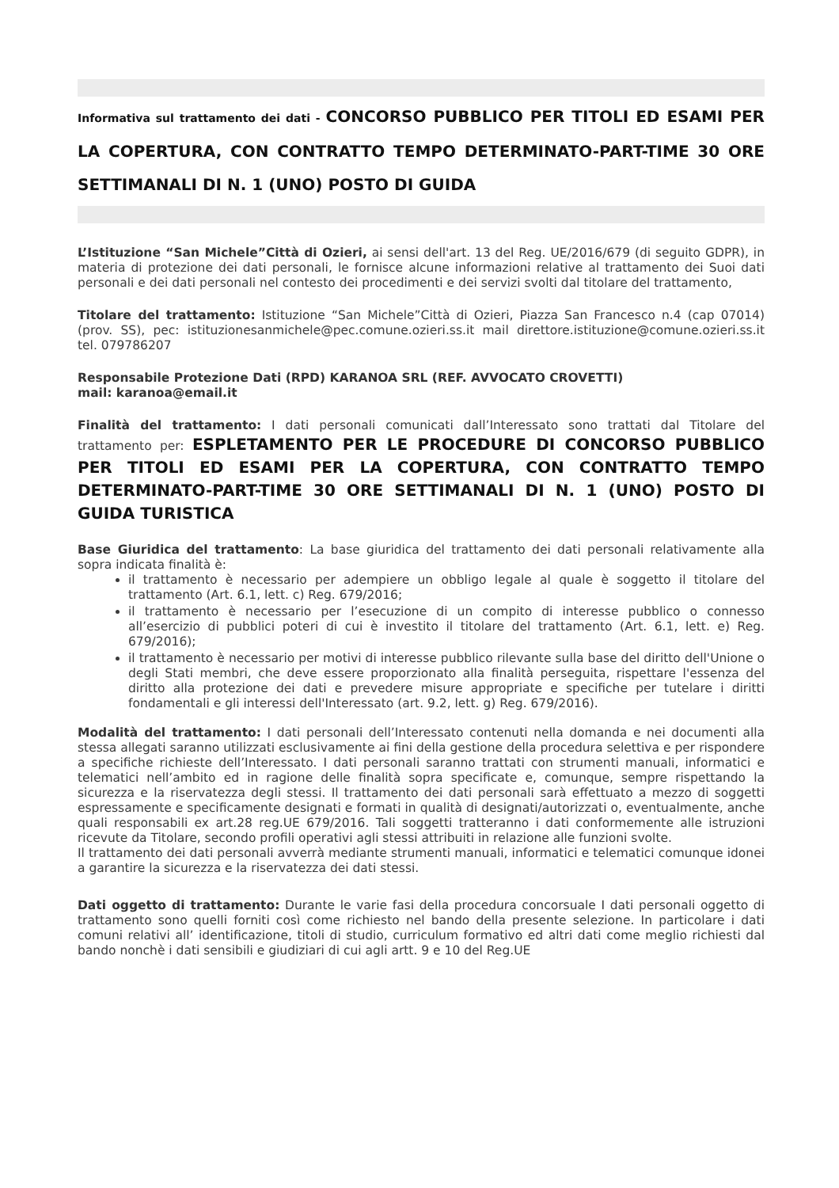Informativa sul trattamento dei dati - CONCORSO PUBBLICO PER TITOLI ED ESAMI PER LA COPERTURA, CON CONTRATTO TEMPO DETERMINATO-PART-TIME 30 ORE SETTIMANALI DI N. 1 (UNO) POSTO DI GUIDA
L’Istituzione “San Michele”Città di Ozieri, ai sensi dell'art. 13 del Reg. UE/2016/679 (di seguito GDPR), in materia di protezione dei dati personali, le fornisce alcune informazioni relative al trattamento dei Suoi dati personali e dei dati personali nel contesto dei procedimenti e dei servizi svolti dal titolare del trattamento,
Titolare del trattamento: Istituzione “San Michele”Città di Ozieri, Piazza San Francesco n.4 (cap 07014) (prov. SS), pec: istituzionesanmichele@pec.comune.ozieri.ss.it mail direttore.istituzione@comune.ozieri.ss.it tel. 079786207
Responsabile Protezione Dati (RPD) KARANOA SRL (REF. AVVOCATO CROVETTI)
mail: karanoa@email.it
Finalità del trattamento: I dati personali comunicati dall’Interessato sono trattati dal Titolare del trattamento per: ESPLETAMENTO PER LE PROCEDURE DI CONCORSO PUBBLICO PER TITOLI ED ESAMI PER LA COPERTURA, CON CONTRATTO TEMPO DETERMINATO-PART-TIME 30 ORE SETTIMANALI DI N. 1 (UNO) POSTO DI GUIDA TURISTICA
Base Giuridica del trattamento: La base giuridica del trattamento dei dati personali relativamente alla sopra indicata finalità è:
il trattamento è necessario per adempiere un obbligo legale al quale è soggetto il titolare del trattamento (Art. 6.1, lett. c) Reg. 679/2016;
il trattamento è necessario per l’esecuzione di un compito di interesse pubblico o connesso all’esercizio di pubblici poteri di cui è investito il titolare del trattamento (Art. 6.1, lett. e) Reg. 679/2016);
il trattamento è necessario per motivi di interesse pubblico rilevante sulla base del diritto dell'Unione o degli Stati membri, che deve essere proporzionato alla finalità perseguita, rispettare l'essenza del diritto alla protezione dei dati e prevedere misure appropriate e specifiche per tutelare i diritti fondamentali e gli interessi dell'Interessato (art. 9.2, lett. g) Reg. 679/2016).
Modalità del trattamento: I dati personali dell’Interessato contenuti nella domanda e nei documenti alla stessa allegati saranno utilizzati esclusivamente ai fini della gestione della procedura selettiva e per rispondere a specifiche richieste dell’Interessato. I dati personali saranno trattati con strumenti manuali, informatici e telematici nell’ambito ed in ragione delle finalità sopra specificate e, comunque, sempre rispettando la sicurezza e la riservatezza degli stessi. Il trattamento dei dati personali sarà effettuato a mezzo di soggetti espressamente e specificamente designati e formati in qualità di designati/autorizzati o, eventualmente, anche quali responsabili ex art.28 reg.UE 679/2016. Tali soggetti tratteranno i dati conformemente alle istruzioni ricevute da Titolare, secondo profili operativi agli stessi attribuiti in relazione alle funzioni svolte.
Il trattamento dei dati personali avverrà mediante strumenti manuali, informatici e telematici comunque idonei a garantire la sicurezza e la riservatezza dei dati stessi.
Dati oggetto di trattamento: Durante le varie fasi della procedura concorsuale I dati personali oggetto di trattamento sono quelli forniti così come richiesto nel bando della presente selezione. In particolare i dati comuni relativi all’ identificazione, titoli di studio, curriculum formativo ed altri dati come meglio richiesti dal bando nonchè i dati sensibili e giudiziari di cui agli artt. 9 e 10 del Reg.UE